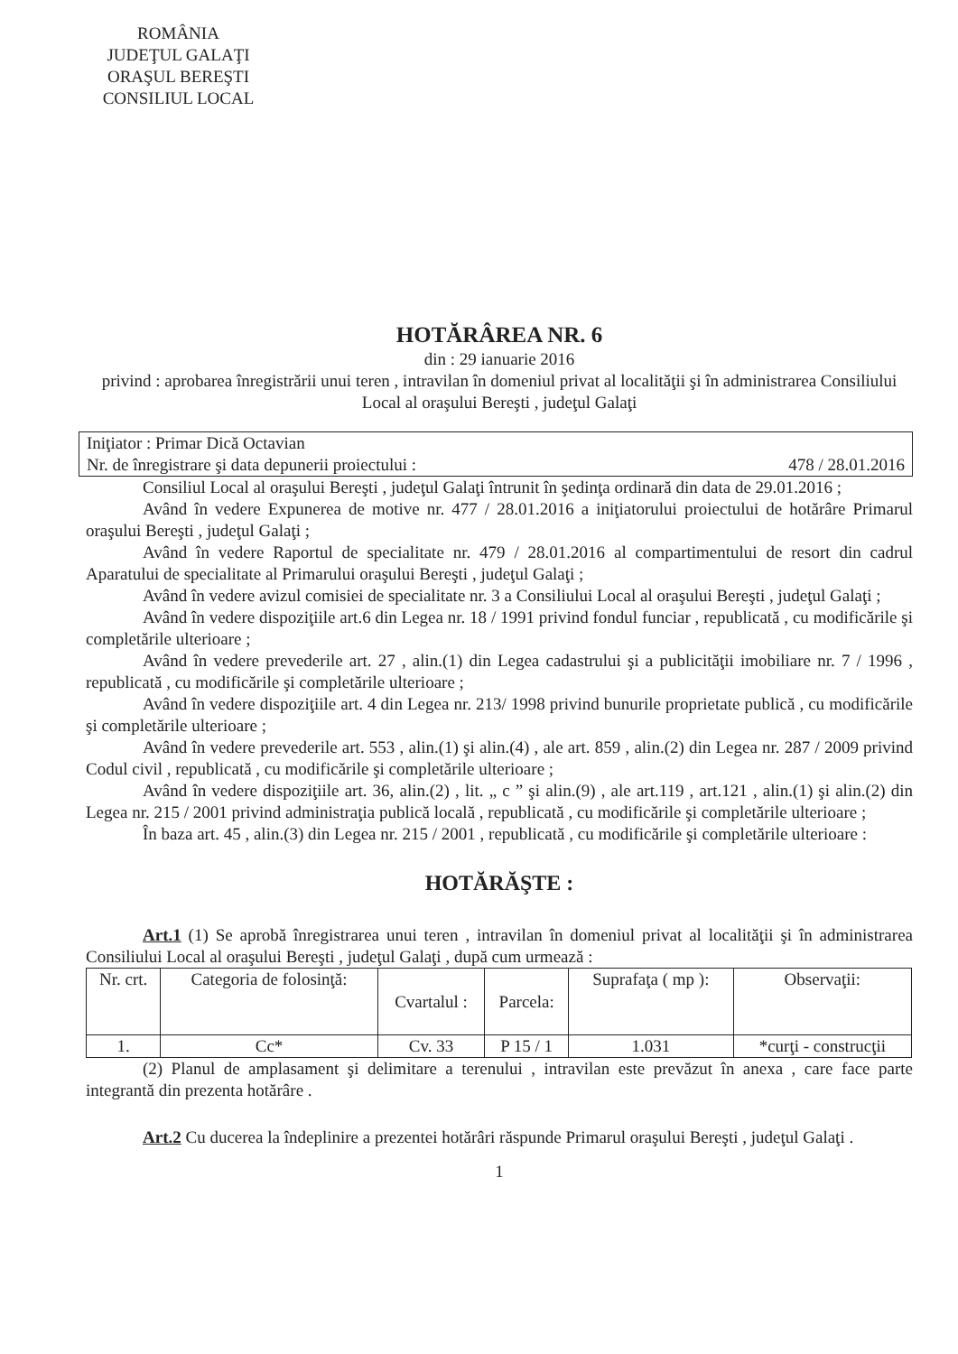ROMÂNIA
JUDEŢUL GALAŢI
ORAŞUL BEREŞTI
CONSILIUL LOCAL
HOTĂRÂREA NR. 6
din : 29 ianuarie 2016
privind : aprobarea înregistrării unui teren , intravilan în domeniul privat al localităţii şi în administrarea Consiliului Local al oraşului Bereşti , judeţul Galaţi
Iniţiator : Primar Dică Octavian
Nr. de înregistrare şi data depunerii proiectului : 478 / 28.01.2016
Consiliul Local al oraşului Bereşti , judeţul Galaţi întrunit în şedinţa ordinară din data de 29.01.2016 ;
Având în vedere Expunerea de motive nr. 477 / 28.01.2016 a iniţiatorului proiectului de hotărâre Primarul oraşului Bereşti , judeţul Galaţi ;
Având în vedere Raportul de specialitate nr. 479 / 28.01.2016 al compartimentului de resort din cadrul Aparatului de specialitate al Primarului oraşului Bereşti , judeţul Galaţi ;
Având în vedere avizul comisiei de specialitate nr. 3 a Consiliului Local al oraşului Bereşti , judeţul Galaţi ;
Având în vedere dispoziţiile art.6 din Legea nr. 18 / 1991 privind fondul funciar , republicată , cu modificările şi completările ulterioare ;
Având în vedere prevederile art. 27 , alin.(1) din Legea cadastrului şi a publicităţii imobiliare nr. 7 / 1996 , republicată , cu modificările şi completările ulterioare ;
Având în vedere dispoziţiile art. 4 din Legea nr. 213/ 1998 privind bunurile proprietate publică , cu modificările şi completările ulterioare ;
Având în vedere prevederile art. 553 , alin.(1) şi alin.(4) , ale art. 859 , alin.(2) din Legea nr. 287 / 2009 privind Codul civil , republicată , cu modificările şi completările ulterioare ;
Având în vedere dispoziţiile art. 36, alin.(2) , lit. „ c ” şi alin.(9) , ale art.119 , art.121 , alin.(1) şi alin.(2) din Legea nr. 215 / 2001 privind administraţia publică locală , republicată , cu modificările şi completările ulterioare ;
În baza art. 45 , alin.(3) din Legea nr. 215 / 2001 , republicată , cu modificările şi completările ulterioare :
HOTĂRĂŞTE :
Art.1 (1) Se aprobă înregistrarea unui teren , intravilan în domeniul privat al localităţii şi în administrarea Consiliului Local al oraşului Bereşti , judeţul Galaţi , după cum urmează :
| Nr. crt. | Categoria de folosinţă: | Cvartalul : | Parcela: | Suprafaţa ( mp ): | Observaţii: |
| --- | --- | --- | --- | --- | --- |
| 1. | Cc* | Cv. 33 | P 15 / 1 | 1.031 | *curţi - construcţii |
(2) Planul de amplasament şi delimitare a terenului , intravilan este prevăzut în anexa , care face parte integrantă din prezenta hotărâre .
Art.2 Cu ducerea la îndeplinire a prezentei hotărâri răspunde Primarul oraşului Bereşti , judeţul Galaţi .
1